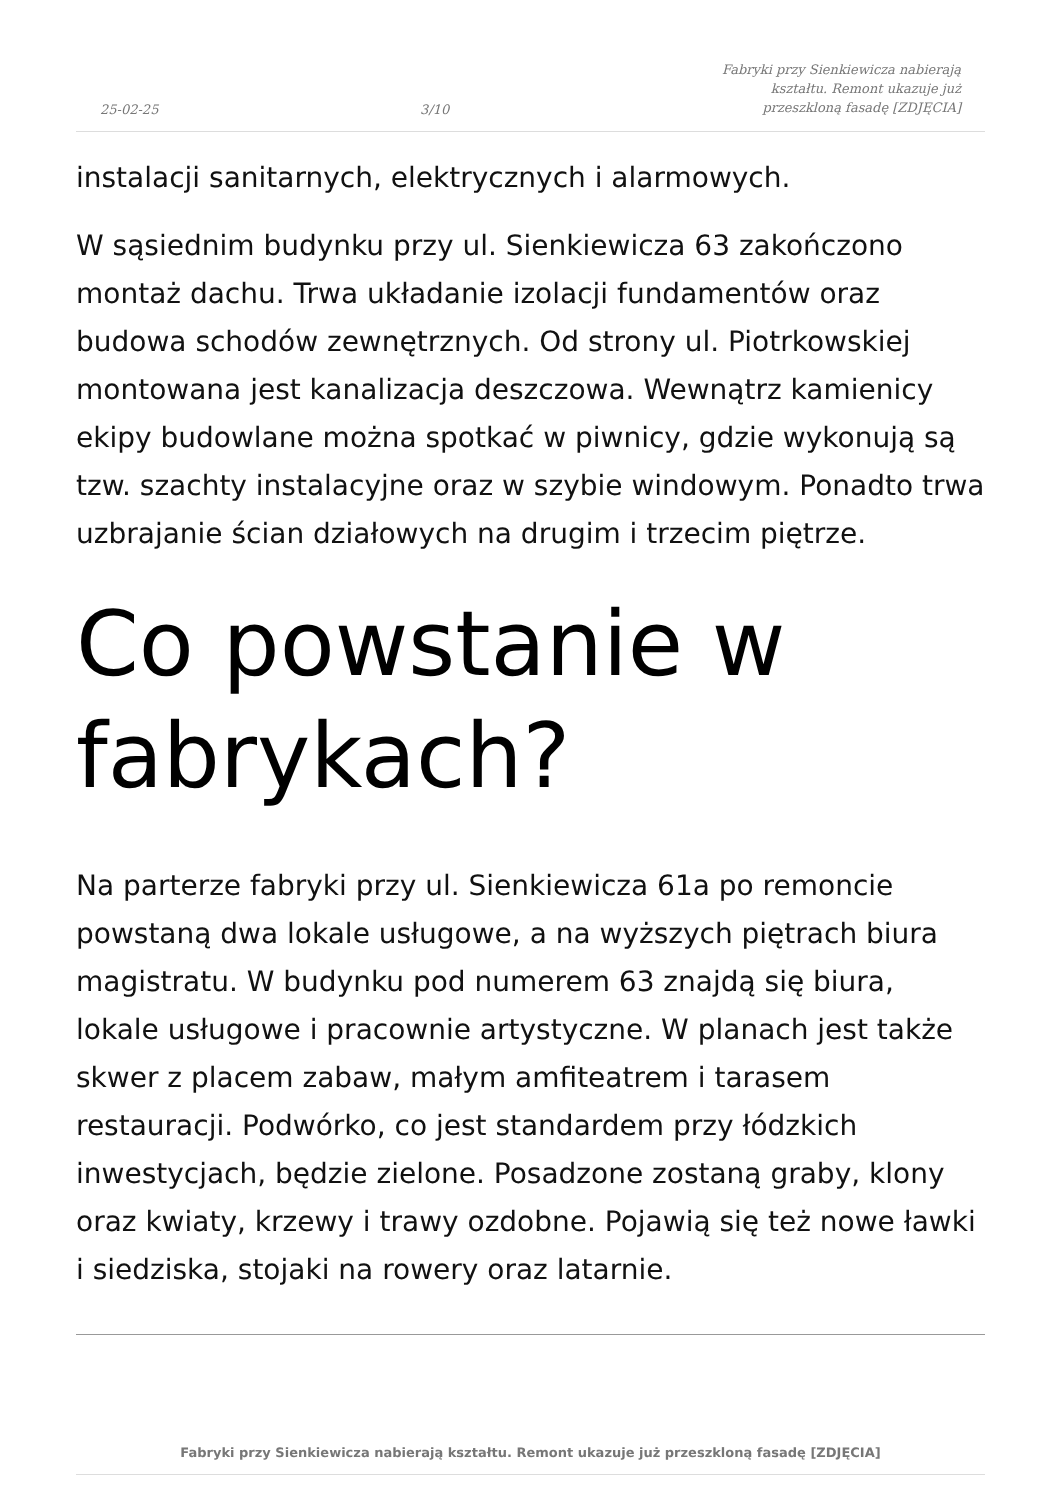25-02-25 3/10 Fabryki przy Sienkiewicza nabierają kształtu. Remont ukazuje już przeszkloną fasadę [ZDJĘCIA]
instalacji sanitarnych, elektrycznych i alarmowych.
W sąsiednim budynku przy ul. Sienkiewicza 63 zakończono montaż dachu. Trwa układanie izolacji fundamentów oraz budowa schodów zewnętrznych. Od strony ul. Piotrkowskiej montowana jest kanalizacja deszczowa. Wewnątrz kamienicy ekipy budowlane można spotkać w piwnicy, gdzie wykonują są tzw. szachty instalacyjne oraz w szybie windowym. Ponadto trwa uzbrajanie ścian działowych na drugim i trzecim piętrze.
Co powstanie w fabrykach?
Na parterze fabryki przy ul. Sienkiewicza 61a po remoncie powstaną dwa lokale usługowe, a na wyższych piętrach biura magistratu. W budynku pod numerem 63 znajdą się biura, lokale usługowe i pracownie artystyczne. W planach jest także skwer z placem zabaw, małym amfiteatrem i tarasem restauracji. Podwórko, co jest standardem przy łódzkich inwestycjach, będzie zielone. Posadzone zostaną graby, klony oraz kwiaty, krzewy i trawy ozdobne. Pojawią się też nowe ławki i siedziska, stojaki na rowery oraz latarnie.
Fabryki przy Sienkiewicza nabierają kształtu. Remont ukazuje już przeszkloną fasadę [ZDJĘCIA]